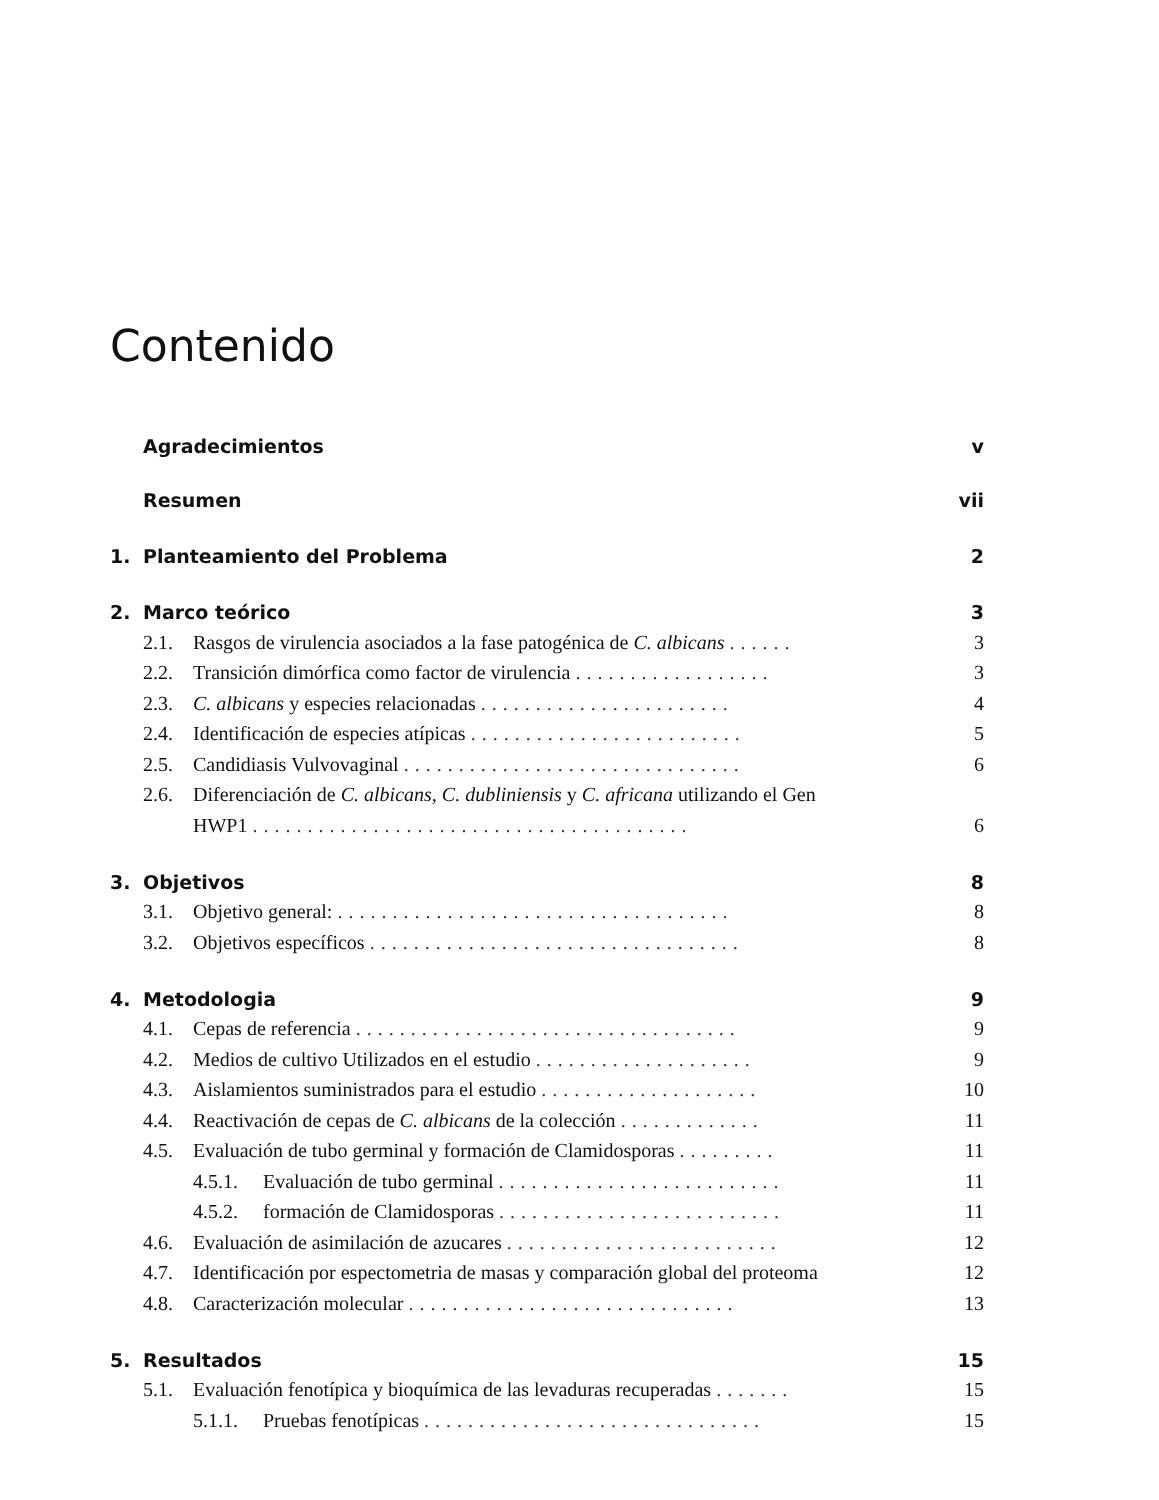Contenido
Agradecimientos v
Resumen vii
1. Planteamiento del Problema 2
2. Marco teórico 3
2.1. Rasgos de virulencia asociados a la fase patogénica de C. albicans ...... 3
2.2. Transición dimórfica como factor de virulencia .................. 3
2.3. C. albicans y especies relacionadas ....................... 4
2.4. Identificación de especies atípicas ......................... 5
2.5. Candidiasis Vulvovaginal ............................... 6
2.6. Diferenciación de C. albicans, C. dubliniensis y C. africana utilizando el Gen
HWP1 ........................................ 6
3. Objetivos 8
3.1. Objetivo general: .................................... 8
3.2. Objetivos específicos .................................. 8
4. Metodologia 9
4.1. Cepas de referencia ................................... 9
4.2. Medios de cultivo Utilizados en el estudio .................... 9
4.3. Aislamientos suministrados para el estudio .................... 10
4.4. Reactivación de cepas de C. albicans de la colección ............. 11
4.5. Evaluación de tubo germinal y formación de Clamidosporas ......... 11
4.5.1. Evaluación de tubo germinal .......................... 11
4.5.2. formación de Clamidosporas .......................... 11
4.6. Evaluación de asimilación de azucares ......................... 12
4.7. Identificación por espectometria de masas y comparación global del proteoma 12
4.8. Caracterización molecular .............................. 13
5. Resultados 15
5.1. Evaluación fenotípica y bioquímica de las levaduras recuperadas ....... 15
5.1.1. Pruebas fenotípicas ............................... 15